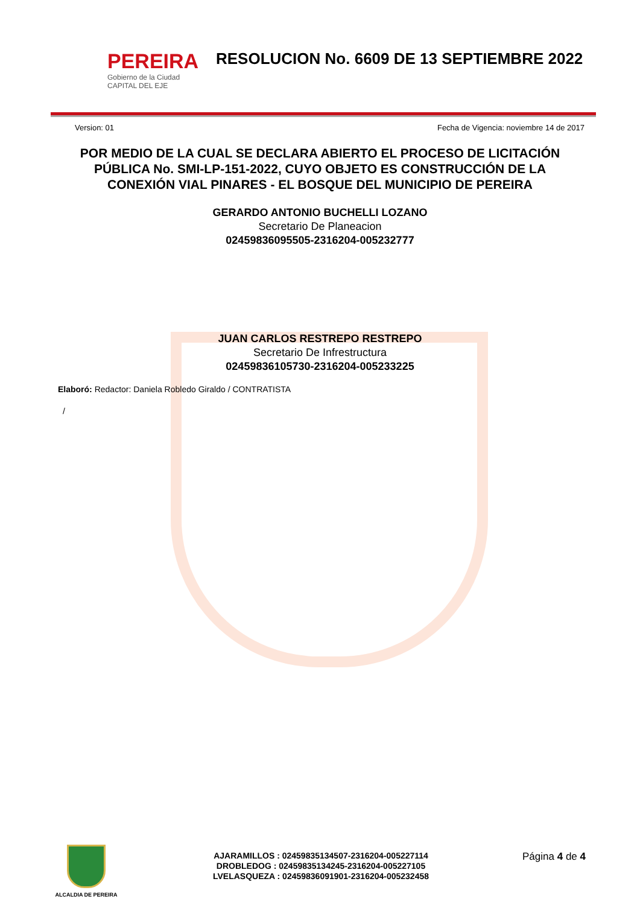PEREIRA
Gobierno de la Ciudad
CAPITAL DEL EJE
RESOLUCION No. 6609 DE 13 SEPTIEMBRE 2022
Version: 01 Fecha de Vigencia: noviembre 14 de 2017
POR MEDIO DE LA CUAL SE DECLARA ABIERTO EL PROCESO DE LICITACIÓN PÚBLICA No. SMI-LP-151-2022, CUYO OBJETO ES CONSTRUCCIÓN DE LA CONEXIÓN VIAL PINARES - EL BOSQUE DEL MUNICIPIO DE PEREIRA
GERARDO ANTONIO BUCHELLI LOZANO
Secretario De Planeacion
02459836095505-2316204-005232777
JUAN CARLOS RESTREPO RESTREPO
Secretario De Infrestructura
02459836105730-2316204-005233225
Elaboró: Redactor: Daniela Robledo Giraldo / CONTRATISTA
/
ALCALDIA DE PEREIRA
AJARAMILLOS : 02459835134507-2316204-005227114
DROBLEDOG : 02459835134245-2316204-005227105
LVELASQUEZA : 02459836091901-2316204-005232458
Página 4 de 4